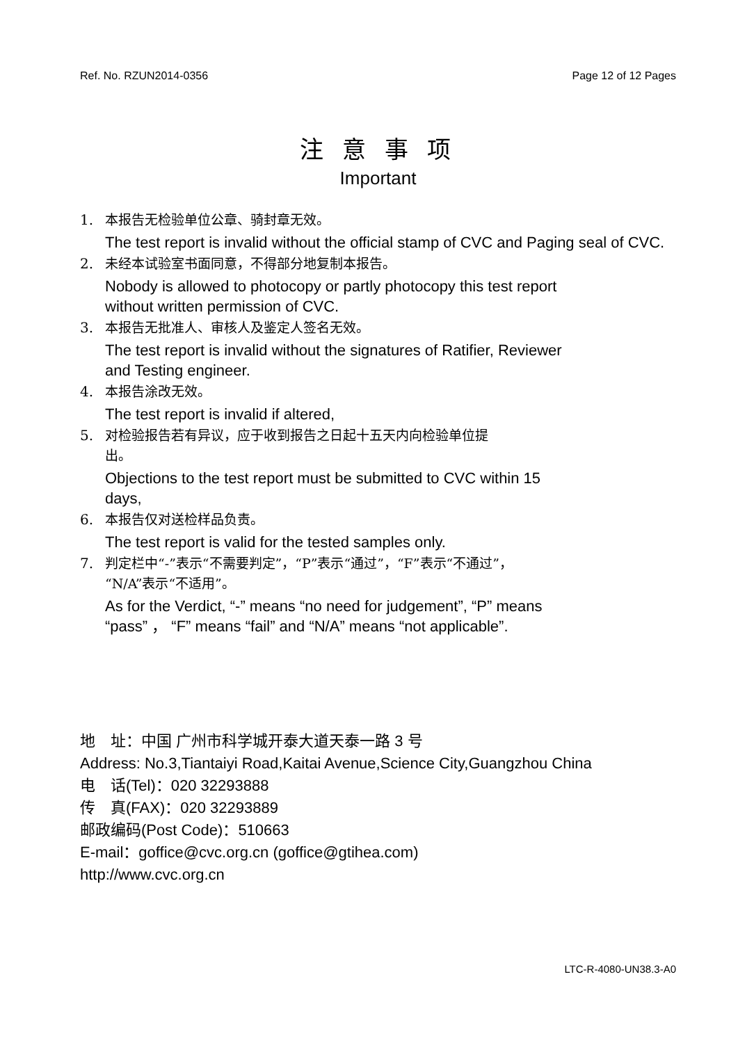Ref. No. RZUN2014-0356 Page 12 of 12 Pages
注 意 事 项
Important
1. 本报告无检验单位公章、骑封章无效。
The test report is invalid without the official stamp of CVC and Paging seal of CVC.
2. 未经本试验室书面同意，不得部分地复制本报告。
Nobody is allowed to photocopy or partly photocopy this test report
without written permission of CVC.
3. 本报告无批准人、审核人及鉴定人签名无效。
The test report is invalid without the signatures of Ratifier, Reviewer
and Testing engineer.
4. 本报告涂改无效。
The test report is invalid if altered,
5. 对检验报告若有异议，应于收到报告之日起十五天内向检验单位提
出。
Objections to the test report must be submitted to CVC within 15
days,
6. 本报告仅对送检样品负责。
The test report is valid for the tested samples only.
7. 判定栏中“-”表示“不需要判定”，“P”表示“通过”，“F”表示“不通过”，
“N/A”表示“不适用”。
As for the Verdict, “-” means “no need for judgement”, “P” means
“pass” ， “F” means “fail” and “N/A” means “not applicable”.
地　址：中国 广州市科学城开泰大道天泰一路 3 号
Address: No.3,Tiantaiyi Road,Kaitai Avenue,Science City,Guangzhou China
电　话(Tel)：020 32293888
传　真(FAX)：020 32293889
邮政编码(Post Code)：510663
E-mail：goffice@cvc.org.cn (goffice@gtihea.com)
http://www.cvc.org.cn
LTC-R-4080-UN38.3-A0